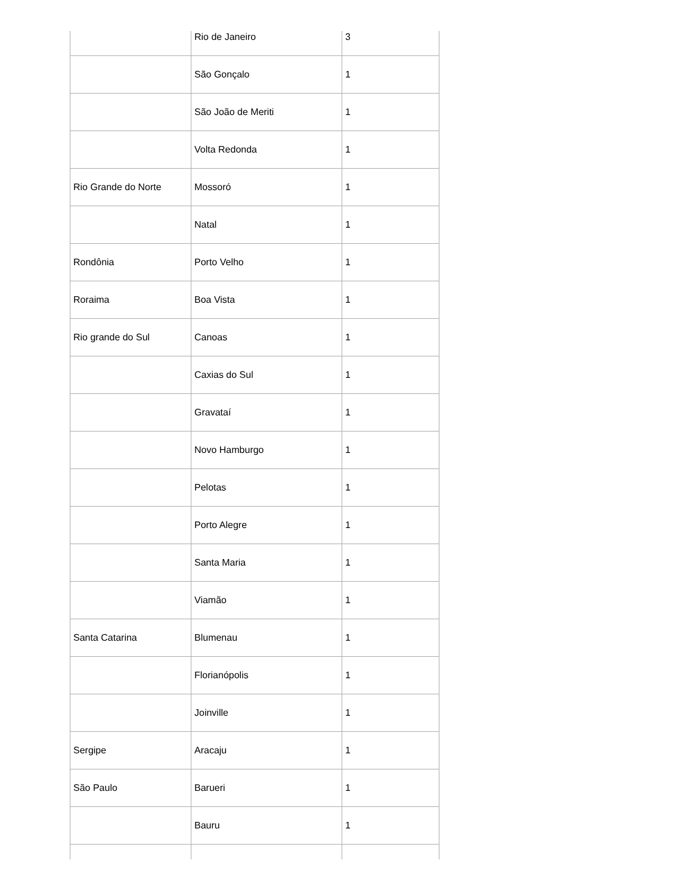| | Rio de Janeiro | 3 |
| | São Gonçalo | 1 |
| | São João de Meriti | 1 |
| | Volta Redonda | 1 |
| Rio Grande do Norte | Mossoró | 1 |
| | Natal | 1 |
| Rondônia | Porto Velho | 1 |
| Roraima | Boa Vista | 1 |
| Rio grande do Sul | Canoas | 1 |
| | Caxias do Sul | 1 |
| | Gravataí | 1 |
| | Novo Hamburgo | 1 |
| | Pelotas | 1 |
| | Porto Alegre | 1 |
| | Santa Maria | 1 |
| | Viamão | 1 |
| Santa Catarina | Blumenau | 1 |
| | Florianópolis | 1 |
| | Joinville | 1 |
| Sergipe | Aracaju | 1 |
| São Paulo | Barueri | 1 |
| | Bauru | 1 |